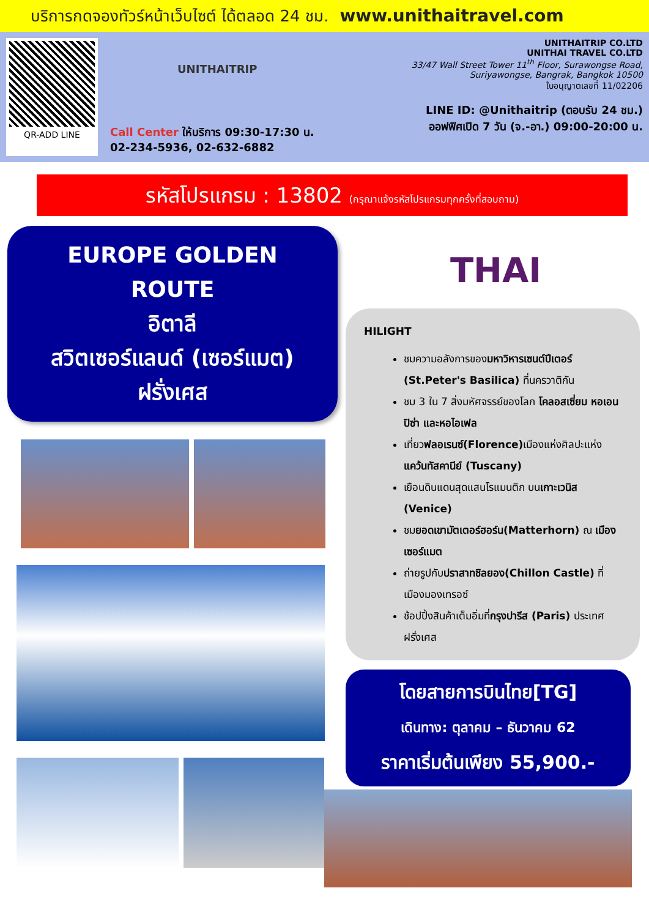บริการกดจองทัวร์หน้าเว็บไซต์ ได้ตลอด 24 ชม. www.unithaitravel.com
QR-ADD LINE
UNITHAITRIP
Call Center ให้บริการ 09:30-17:30 น.
02-234-5936, 02-632-6882
UNITHAITRIP CO.LTD
UNITHAI TRAVEL CO.LTD
33/47 Wall Street Tower 11<sup>th</sup> Floor, Surawongse Road,
Suriyawongse, Bangrak, Bangkok 10500
ใบอนุญาตเลขที่ 11/02206
LINE ID: @Unithaitrip (ตอบรับ 24 ชม.)
ออฟฟิศเปิด 7 วัน (จ.-อา.) 09:00-20:00 น.
รหัสโปรแกรม : 13802 (กรุณาแจ้งรหัสโปรแกรมทุกครั้งที่สอบถาม)
EUROPE GOLDEN
ROUTE
อิตาลี
สวิตเซอร์แลนด์ (เซอร์แมต)
ฝรั่งเศส
THAI
HILIGHT
ชมความอลังการของมหาวิหารเซนต์ปีเตอร์ (St.Peter's Basilica) ที่นครวาติกัน
ชม 3 ใน 7 สิ่งมหัศจรรย์ของโลก โคลอสเซี่ยม หอเอนปิซ่า และหอไอเฟล
เที่ยวฟลอเรนซ์(Florence) เมืองแห่งศิลปะแห่งแคว้นทัสคานีย์ (Tuscany)
เยือนดินแดนสุดแสนโรแมนติก บนเกาะเวนิส (Venice)
ชมยอดเขามัตเตอร์ฮอร์น(Matterhorn) ณ เมืองเซอร์แมต
ถ่ายรูปกับปราสาทชิลยอง(Chillon Castle) ที่เมืองมองเทรอซ์
ช้อปปิ้งสินค้าเต็มอิ่มที่กรุงปารีส (Paris) ประเทศฝรั่งเศส
โดยสายการบินไทย[TG]
เดินทาง: ตุลาคม – ธันวาคม 62
ราคาเริ่มต้นเพียง 55,900.-